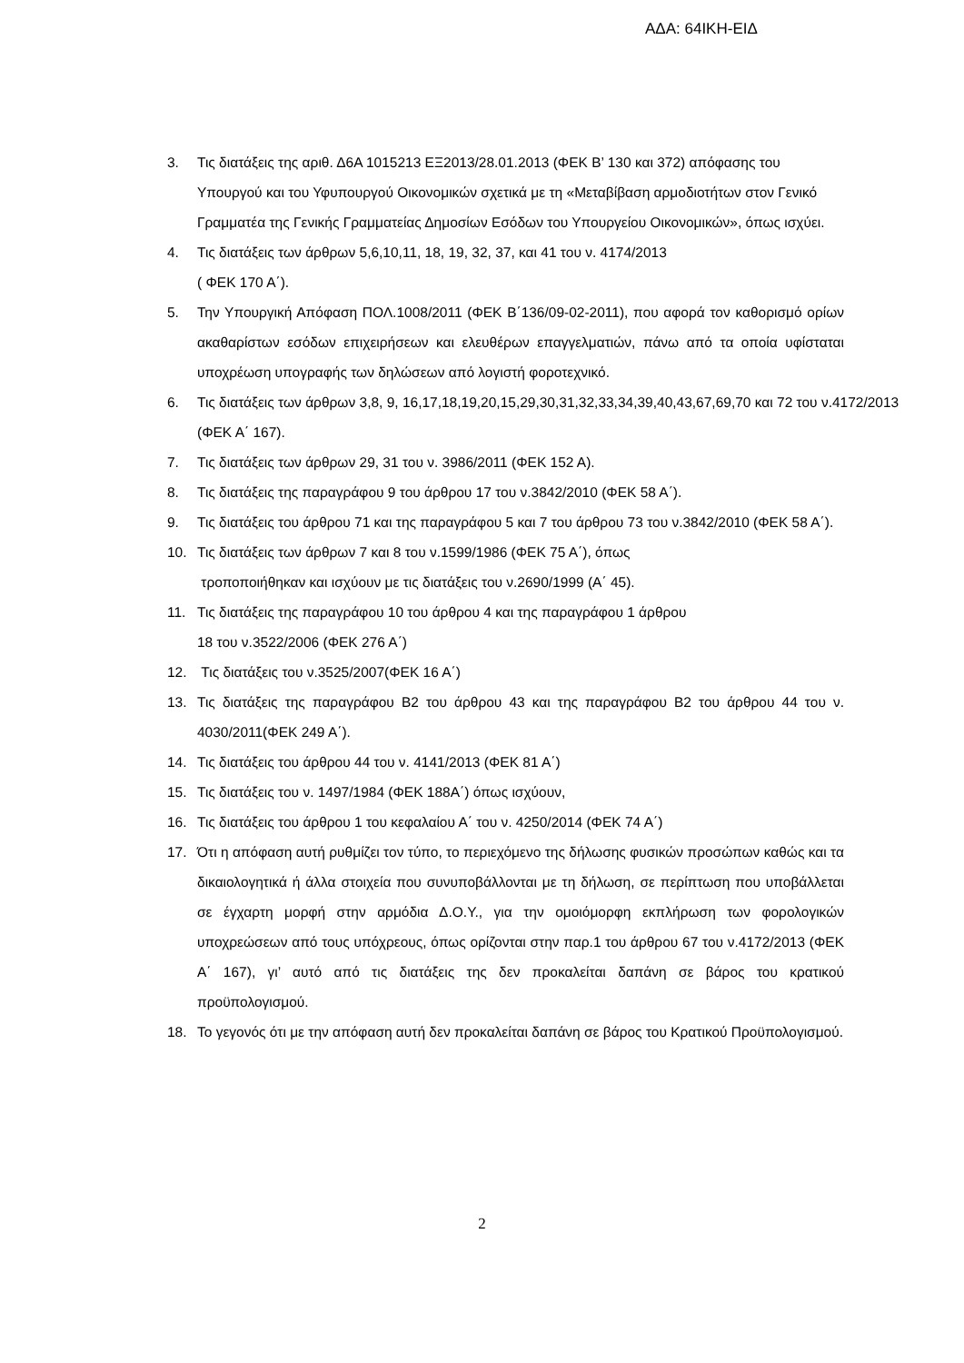ΑΔΑ: 64ΙΚΗ-ΕΙΔ
3. Τις διατάξεις της αριθ. Δ6Α 1015213 ΕΞ2013/28.01.2013 (ΦΕΚ Β’ 130 και 372) απόφασης του Υπουργού και του Υφυπουργού Οικονομικών σχετικά με τη «Μεταβίβαση αρμοδιοτήτων στον Γενικό Γραμματέα της Γενικής Γραμματείας Δημοσίων Εσόδων του Υπουργείου Οικονομικών», όπως ισχύει.
4. Τις διατάξεις των άρθρων 5,6,10,11, 18, 19, 32, 37, και 41 του ν. 4174/2013
( ΦΕΚ 170 Α΄).
5. Την Υπουργική Απόφαση ΠΟΛ.1008/2011 (ΦΕΚ Β΄136/09-02-2011), που αφορά τον καθορισμό ορίων ακαθαρίστων εσόδων επιχειρήσεων και ελευθέρων επαγγελματιών, πάνω από τα οποία υφίσταται υποχρέωση υπογραφής των δηλώσεων από λογιστή φοροτεχνικό.
6. Τις διατάξεις των άρθρων 3,8, 9, 16,17,18,19,20,15,29,30,31,32,33,34,39,40,43,67,69,70 και 72 του ν.4172/2013 (ΦΕΚ Α΄ 167).
7. Τις διατάξεις των άρθρων 29, 31 του ν. 3986/2011 (ΦΕΚ 152 Α).
8. Τις διατάξεις της παραγράφου 9 του άρθρου 17 του ν.3842/2010 (ΦΕΚ 58 Α΄).
9. Τις διατάξεις του άρθρου 71 και της παραγράφου 5 και 7 του άρθρου 73 του ν.3842/2010 (ΦΕΚ 58 Α΄).
10. Τις διατάξεις των άρθρων 7 και 8 του ν.1599/1986 (ΦΕΚ 75 Α΄), όπως
τροποποιήθηκαν και ισχύουν με τις διατάξεις του ν.2690/1999 (Α΄ 45).
11. Τις διατάξεις της παραγράφου 10 του άρθρου 4 και της παραγράφου 1 άρθρου
18 του ν.3522/2006 (ΦΕΚ 276 Α΄)
12. Τις διατάξεις του ν.3525/2007(ΦΕΚ 16 Α΄)
13. Τις διατάξεις της παραγράφου Β2 του άρθρου 43 και της παραγράφου Β2 του άρθρου 44 του ν. 4030/2011(ΦΕΚ 249 Α΄).
14. Τις διατάξεις του άρθρου 44 του ν. 4141/2013 (ΦΕΚ 81 Α΄)
15. Τις διατάξεις του ν. 1497/1984 (ΦΕΚ 188Α΄) όπως ισχύουν,
16. Τις διατάξεις του άρθρου 1 του κεφαλαίου Α΄ του ν. 4250/2014 (ΦΕΚ 74 Α΄)
17. Ότι η απόφαση αυτή ρυθμίζει τον τύπο, το περιεχόμενο της δήλωσης φυσικών προσώπων καθώς και τα δικαιολογητικά ή άλλα στοιχεία που συνυποβάλλονται με τη δήλωση, σε περίπτωση που υποβάλλεται σε έγχαρτη μορφή στην αρμόδια Δ.Ο.Υ., για την ομοιόμορφη εκπλήρωση των φορολογικών υποχρεώσεων από τους υπόχρεους, όπως ορίζονται στην παρ.1 του άρθρου 67 του ν.4172/2013 (ΦΕΚ Α΄ 167), γι’ αυτό από τις διατάξεις της δεν προκαλείται δαπάνη σε βάρος του κρατικού προϋπολογισμού.
18. Το γεγονός ότι με την απόφαση αυτή δεν προκαλείται δαπάνη σε βάρος του Κρατικού Προϋπολογισμού.
2